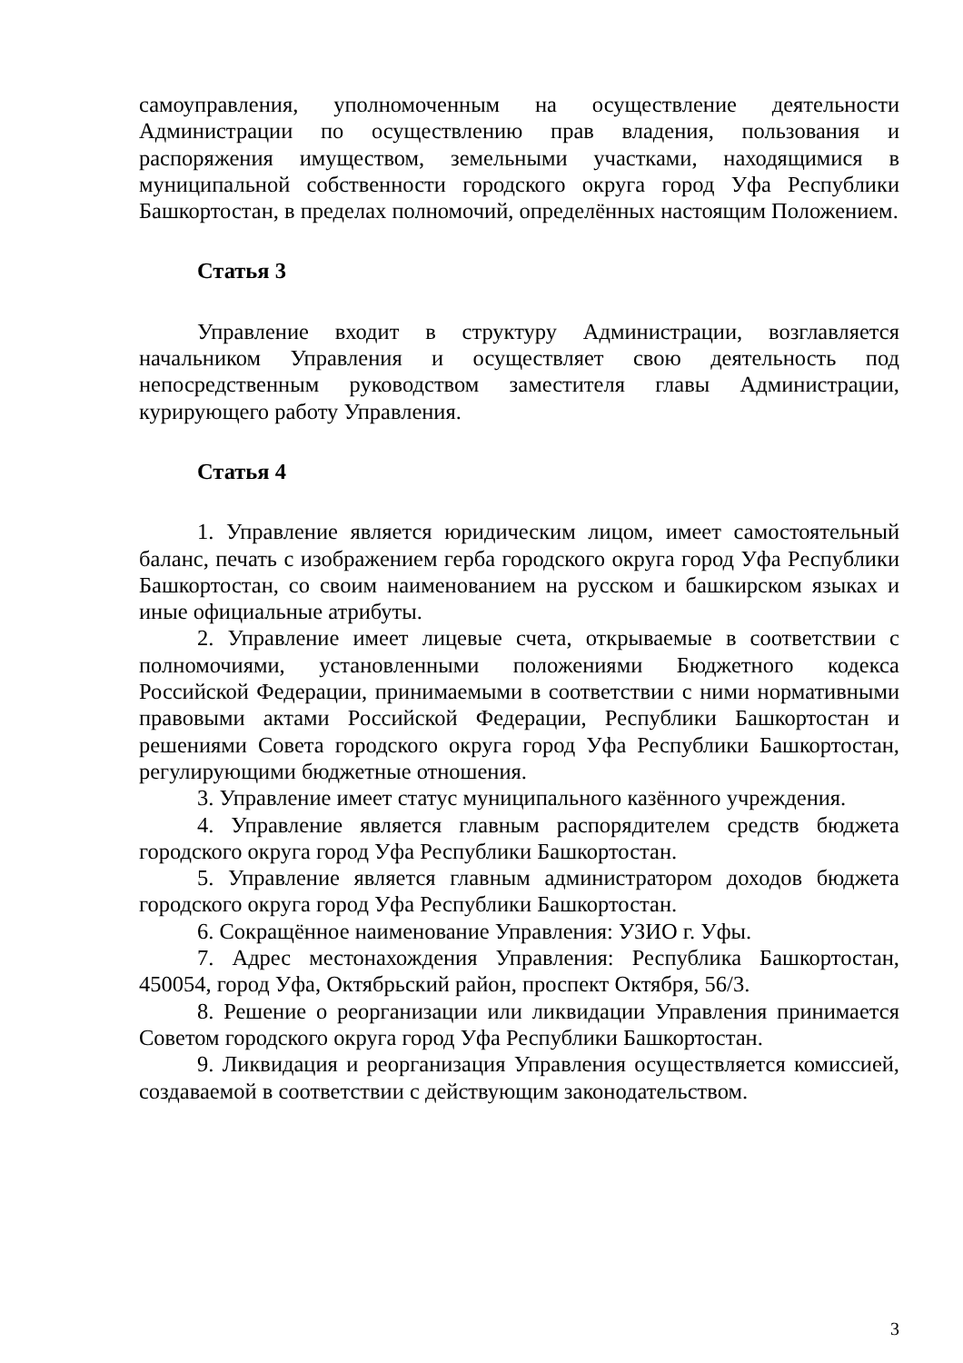самоуправления, уполномоченным на осуществление деятельности Администрации по осуществлению прав владения, пользования и распоряжения имуществом, земельными участками, находящимися в муниципальной собственности городского округа город Уфа Республики Башкортостан, в пределах полномочий, определённых настоящим Положением.
Статья 3
Управление входит в структуру Администрации, возглавляется начальником Управления и осуществляет свою деятельность под непосредственным руководством заместителя главы Администрации, курирующего работу Управления.
Статья 4
1. Управление является юридическим лицом, имеет самостоятельный баланс, печать с изображением герба городского округа город Уфа Республики Башкортостан, со своим наименованием на русском и башкирском языках и иные официальные атрибуты.
2. Управление имеет лицевые счета, открываемые в соответствии с полномочиями, установленными положениями Бюджетного кодекса Российской Федерации, принимаемыми в соответствии с ними нормативными правовыми актами Российской Федерации, Республики Башкортостан и решениями Совета городского округа город Уфа Республики Башкортостан, регулирующими бюджетные отношения.
3. Управление имеет статус муниципального казённого учреждения.
4. Управление является главным распорядителем средств бюджета городского округа город Уфа Республики Башкортостан.
5. Управление является главным администратором доходов бюджета городского округа город Уфа Республики Башкортостан.
6. Сокращённое наименование Управления: УЗИО г. Уфы.
7. Адрес местонахождения Управления: Республика Башкортостан, 450054, город Уфа, Октябрьский район, проспект Октября, 56/3.
8. Решение о реорганизации или ликвидации Управления принимается Советом городского округа город Уфа Республики Башкортостан.
9. Ликвидация и реорганизация Управления осуществляется комиссией, создаваемой в соответствии с действующим законодательством.
3